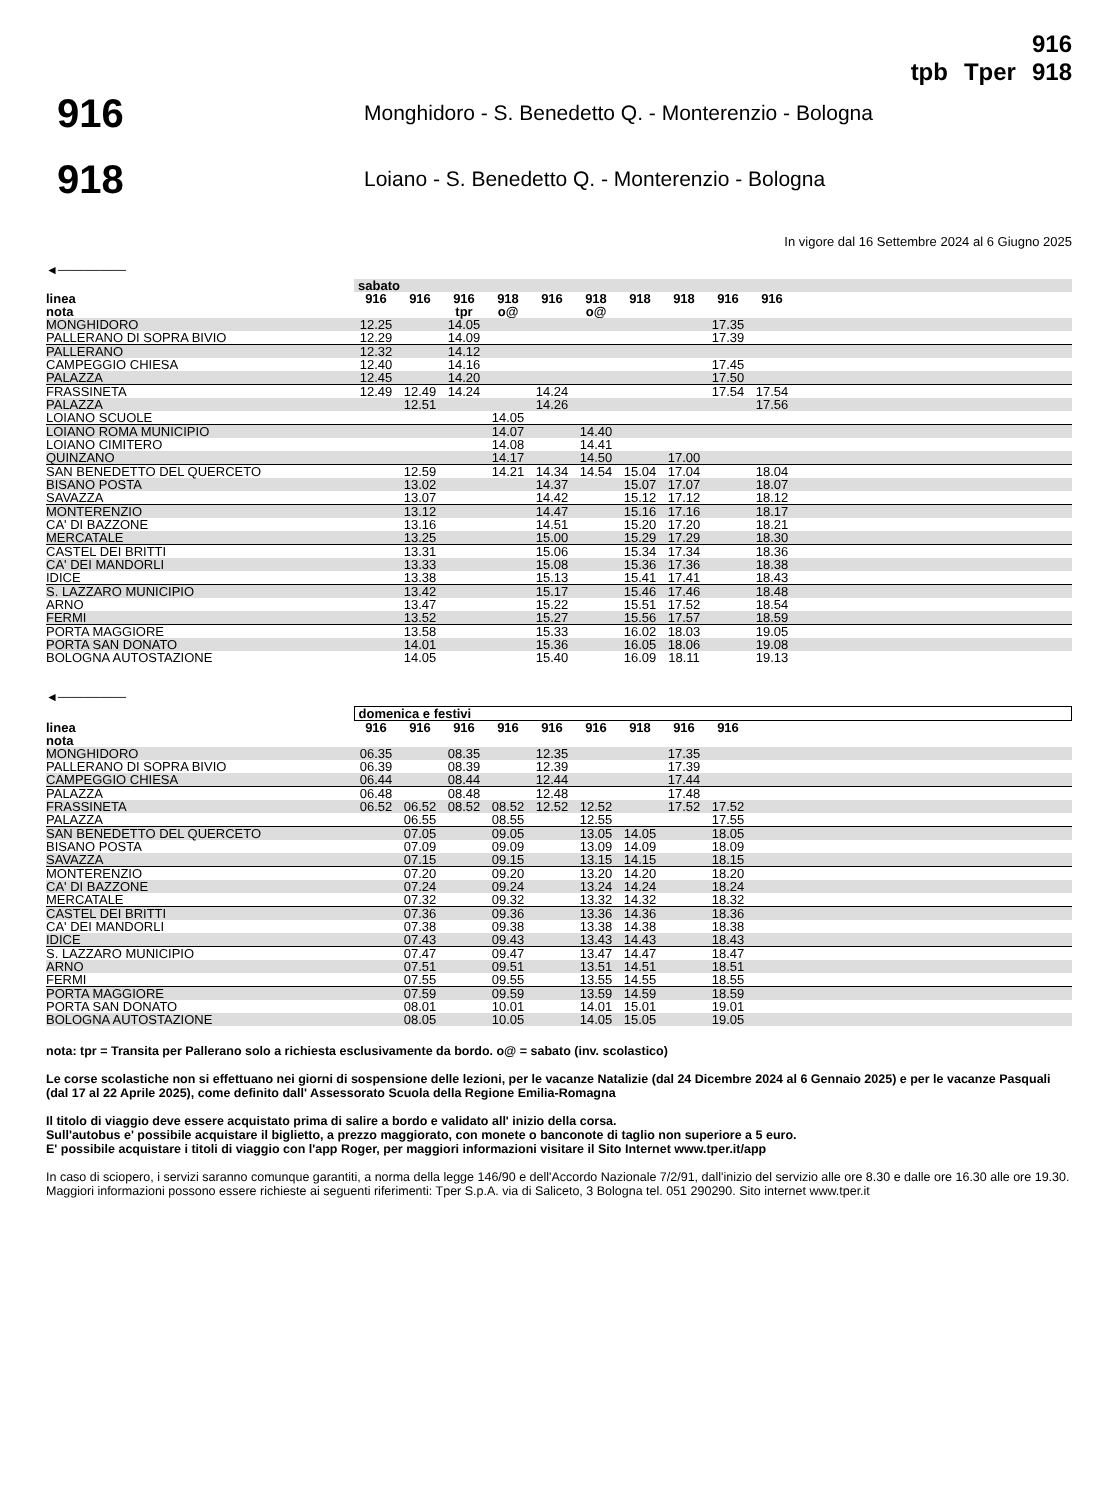tpb Tper 916
918
916
Monghidoro - S. Benedetto Q. - Monterenzio - Bologna
918
Loiano - S. Benedetto Q. - Monterenzio - Bologna
In vigore dal 16 Settembre 2024 al 6 Giugno 2025
◄────────
| | sabato | | | | | | | | | | |
| linea | 916 | 916 | 916 | 918 | 916 | 918 | 918 | 918 | 916 | 916 | |
| nota | | | tpr | o@ | | o@ | | | | | |
| MONGHIDORO | 12.25 | | 14.05 | | | | | | 17.35 | | |
| PALLERANO DI SOPRA BIVIO | 12.29 | | 14.09 | | | | | | 17.39 | | |
| PALLERANO | 12.32 | | 14.12 | | | | | | | | |
| CAMPEGGIO CHIESA | 12.40 | | 14.16 | | | | | | 17.45 | | |
| PALAZZA | 12.45 | | 14.20 | | | | | | 17.50 | | |
| FRASSINETA | 12.49 | 12.49 | 14.24 | | 14.24 | | | | 17.54 | 17.54 | |
| PALAZZA | | 12.51 | | | 14.26 | | | | | 17.56 | |
| LOIANO SCUOLE | | | | 14.05 | | | | | | | |
| LOIANO ROMA MUNICIPIO | | | | 14.07 | | 14.40 | | | | | |
| LOIANO CIMITERO | | | | 14.08 | | 14.41 | | | | | |
| QUINZANO | | | | 14.17 | | 14.50 | | 17.00 | | | |
| SAN BENEDETTO DEL QUERCETO | | 12.59 | | 14.21 | 14.34 | 14.54 | 15.04 | 17.04 | | 18.04 | |
| BISANO POSTA | | 13.02 | | | 14.37 | | 15.07 | 17.07 | | 18.07 | |
| SAVAZZA | | 13.07 | | | 14.42 | | 15.12 | 17.12 | | 18.12 | |
| MONTERENZIO | | 13.12 | | | 14.47 | | 15.16 | 17.16 | | 18.17 | |
| CA' DI BAZZONE | | 13.16 | | | 14.51 | | 15.20 | 17.20 | | 18.21 | |
| MERCATALE | | 13.25 | | | 15.00 | | 15.29 | 17.29 | | 18.30 | |
| CASTEL DEI BRITTI | | 13.31 | | | 15.06 | | 15.34 | 17.34 | | 18.36 | |
| CA' DEI MANDORLI | | 13.33 | | | 15.08 | | 15.36 | 17.36 | | 18.38 | |
| IDICE | | 13.38 | | | 15.13 | | 15.41 | 17.41 | | 18.43 | |
| S. LAZZARO MUNICIPIO | | 13.42 | | | 15.17 | | 15.46 | 17.46 | | 18.48 | |
| ARNO | | 13.47 | | | 15.22 | | 15.51 | 17.52 | | 18.54 | |
| FERMI | | 13.52 | | | 15.27 | | 15.56 | 17.57 | | 18.59 | |
| PORTA MAGGIORE | | 13.58 | | | 15.33 | | 16.02 | 18.03 | | 19.05 | |
| PORTA SAN DONATO | | 14.01 | | | 15.36 | | 16.05 | 18.06 | | 19.08 | |
| BOLOGNA AUTOSTAZIONE | | 14.05 | | | 15.40 | | 16.09 | 18.11 | | 19.13 | |
◄────────
| | domenica e festivi | | | | | | | | | | |
| linea | 916 | 916 | 916 | 916 | 916 | 916 | 918 | 916 | 916 | | |
| nota | | | | | | | | | | | |
| MONGHIDORO | 06.35 | | 08.35 | | 12.35 | | | 17.35 | | | |
| PALLERANO DI SOPRA BIVIO | 06.39 | | 08.39 | | 12.39 | | | 17.39 | | | |
| CAMPEGGIO CHIESA | 06.44 | | 08.44 | | 12.44 | | | 17.44 | | | |
| PALAZZA | 06.48 | | 08.48 | | 12.48 | | | 17.48 | | | |
| FRASSINETA | 06.52 | 06.52 | 08.52 | 08.52 | 12.52 | 12.52 | | 17.52 | 17.52 | | |
| PALAZZA | | 06.55 | | 08.55 | | 12.55 | | | 17.55 | | |
| SAN BENEDETTO DEL QUERCETO | | 07.05 | | 09.05 | | 13.05 | 14.05 | | 18.05 | | |
| BISANO POSTA | | 07.09 | | 09.09 | | 13.09 | 14.09 | | 18.09 | | |
| SAVAZZA | | 07.15 | | 09.15 | | 13.15 | 14.15 | | 18.15 | | |
| MONTERENZIO | | 07.20 | | 09.20 | | 13.20 | 14.20 | | 18.20 | | |
| CA' DI BAZZONE | | 07.24 | | 09.24 | | 13.24 | 14.24 | | 18.24 | | |
| MERCATALE | | 07.32 | | 09.32 | | 13.32 | 14.32 | | 18.32 | | |
| CASTEL DEI BRITTI | | 07.36 | | 09.36 | | 13.36 | 14.36 | | 18.36 | | |
| CA' DEI MANDORLI | | 07.38 | | 09.38 | | 13.38 | 14.38 | | 18.38 | | |
| IDICE | | 07.43 | | 09.43 | | 13.43 | 14.43 | | 18.43 | | |
| S. LAZZARO MUNICIPIO | | 07.47 | | 09.47 | | 13.47 | 14.47 | | 18.47 | | |
| ARNO | | 07.51 | | 09.51 | | 13.51 | 14.51 | | 18.51 | | |
| FERMI | | 07.55 | | 09.55 | | 13.55 | 14.55 | | 18.55 | | |
| PORTA MAGGIORE | | 07.59 | | 09.59 | | 13.59 | 14.59 | | 18.59 | | |
| PORTA SAN DONATO | | 08.01 | | 10.01 | | 14.01 | 15.01 | | 19.01 | | |
| BOLOGNA AUTOSTAZIONE | | 08.05 | | 10.05 | | 14.05 | 15.05 | | 19.05 | | |
nota: tpr = Transita per Pallerano solo a richiesta esclusivamente da bordo. o@ = sabato (inv. scolastico)
Le corse scolastiche non si effettuano nei giorni di sospensione delle lezioni, per le vacanze Natalizie (dal 24 Dicembre 2024 al 6 Gennaio 2025) e per le vacanze Pasquali (dal 17 al 22 Aprile 2025), come definito dall' Assessorato Scuola della Regione Emilia-Romagna
Il titolo di viaggio deve essere acquistato prima di salire a bordo e validato all' inizio della corsa.
Sull'autobus e' possibile acquistare il biglietto, a prezzo maggiorato, con monete o banconote di taglio non superiore a 5 euro.
E' possibile acquistare i titoli di viaggio con l'app Roger, per maggiori informazioni visitare il Sito Internet www.tper.it/app
In caso di sciopero, i servizi saranno comunque garantiti, a norma della legge 146/90 e dell'Accordo Nazionale 7/2/91, dall'inizio del servizio alle ore 8.30 e dalle ore 16.30 alle ore 19.30.
Maggiori informazioni possono essere richieste ai seguenti riferimenti: Tper S.p.A. via di Saliceto, 3 Bologna tel. 051 290290. Sito internet www.tper.it